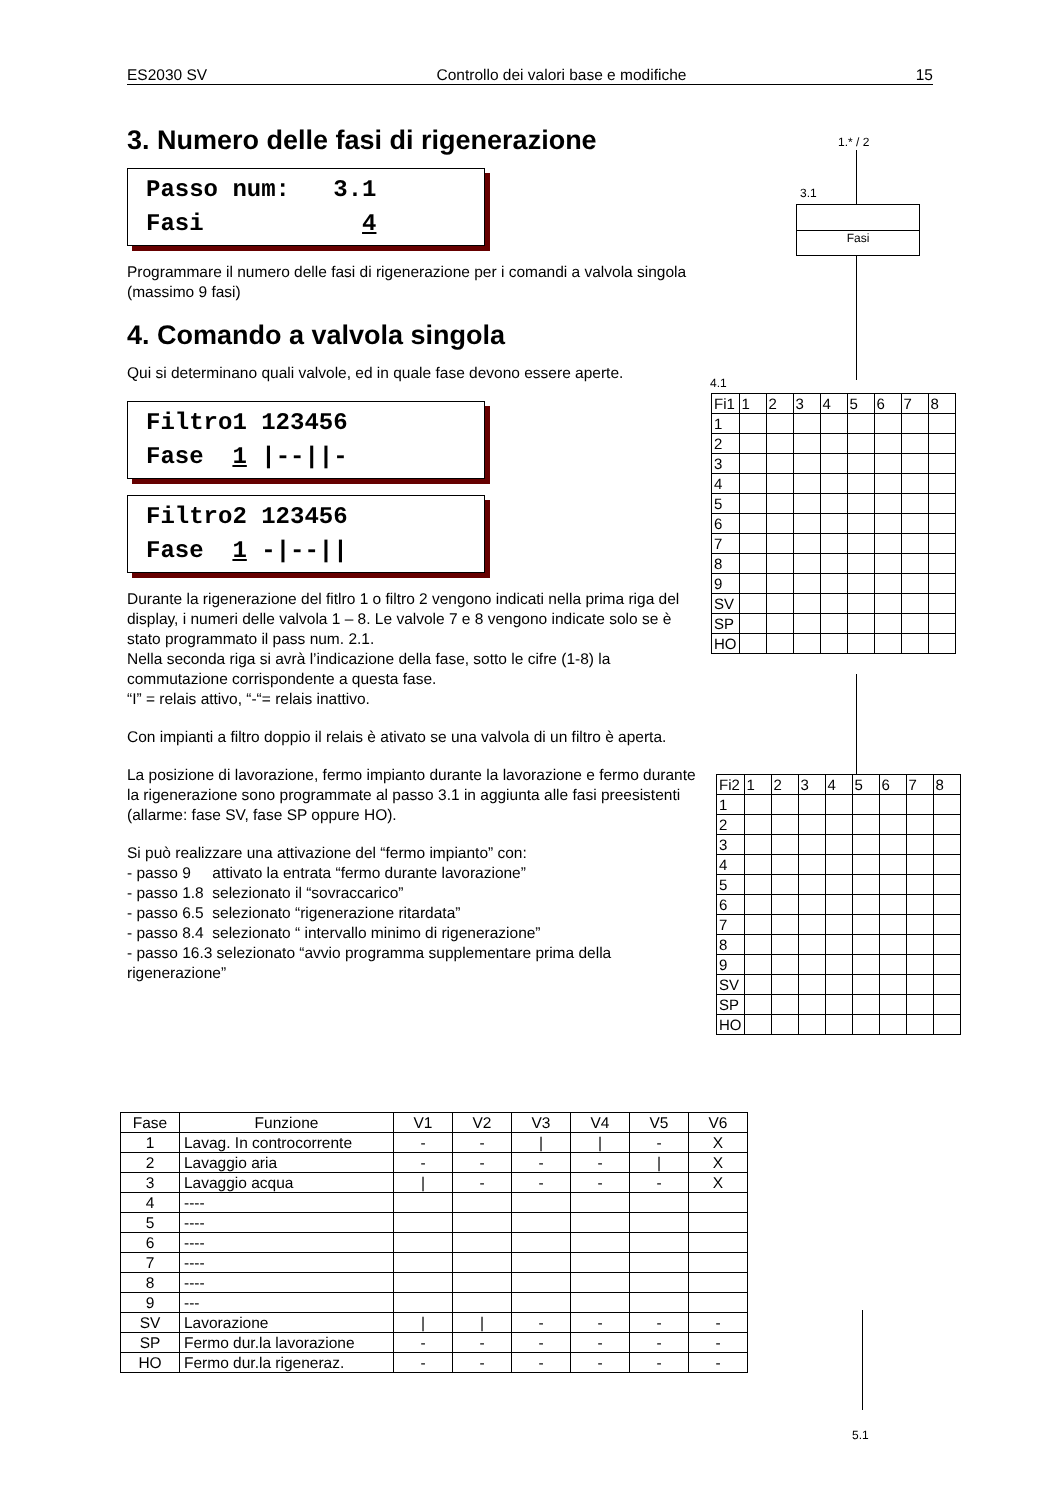ES2030 SV Controllo dei valori base e modifiche 15
3. Numero delle fasi di rigenerazione
Passo num: 3.1 Fasi 4
Programmare il numero delle fasi di rigenerazione per i comandi a valvola singola (massimo 9 fasi)
4. Comando a valvola singola
Qui si determinano quali valvole, ed in quale fase devono essere aperte.
Filtro1 123456 Fase 1 |--||-
Filtro2 123456 Fase 1 -|--||
Durante la rigenerazione del fitlro 1 o filtro 2 vengono indicati nella prima riga del display, i numeri delle valvola 1 – 8. Le valvole 7 e 8 vengono indicate solo se è stato programmato il pass num. 2.1.
Nella seconda riga si avrà l’indicazione della fase, sotto le cifre (1-8) la commutazione corrispondente a questa fase.
“I” = relais attivo, “-“= relais inattivo.
Con impianti a filtro doppio il relais è ativato se una valvola di un filtro è aperta.
La posizione di lavorazione, fermo impianto durante la lavorazione e fermo durante la rigenerazione sono programmate al passo 3.1 in aggiunta alle fasi preesistenti (allarme: fase SV, fase SP oppure HO).
Si può realizzare una attivazione del “fermo impianto” con:
- passo 9 attivato la entrata “fermo durante lavorazione”
- passo 1.8 selezionato il “sovraccarico”
- passo 6.5 selezionato “rigenerazione ritardata”
- passo 8.4 selezionato “ intervallo minimo di rigenerazione”
- passo 16.3 selezionato “avvio programma supplementare prima della rigenerazione”
1.* / 2
3.1
Fasi
4.1
| Fi1 | 1 | 2 | 3 | 4 | 5 | 6 | 7 | 8 |
| 1 | | | | | | | | |
| 2 | | | | | | | | |
| 3 | | | | | | | | |
| 4 | | | | | | | | |
| 5 | | | | | | | | |
| 6 | | | | | | | | |
| 7 | | | | | | | | |
| 8 | | | | | | | | |
| 9 | | | | | | | | |
| SV | | | | | | | | |
| SP | | | | | | | | |
| HO | | | | | | | | |
| Fi2 | 1 | 2 | 3 | 4 | 5 | 6 | 7 | 8 |
| 1 | | | | | | | | |
| 2 | | | | | | | | |
| 3 | | | | | | | | |
| 4 | | | | | | | | |
| 5 | | | | | | | | |
| 6 | | | | | | | | |
| 7 | | | | | | | | |
| 8 | | | | | | | | |
| 9 | | | | | | | | |
| SV | | | | | | | | |
| SP | | | | | | | | |
| HO | | | | | | | | |
| Fase | Funzione | V1 | V2 | V3 | V4 | V5 | V6 |
| --- | --- | --- | --- | --- | --- | --- | --- |
| 1 | Lavag. In controcorrente | - | - | / | / | - | X |
| 2 | Lavaggio aria | - | - | - | - | / | X |
| 3 | Lavaggio acqua | / | - | - | - | - | X |
| 4 | ---- | | | | | | |
| 5 | ---- | | | | | | |
| 6 | ---- | | | | | | |
| 7 | ---- | | | | | | |
| 8 | ---- | | | | | | |
| 9 | --- | | | | | | |
| SV | Lavorazione | / | / | - | - | - | - |
| SP | Fermo dur.la lavorazione | - | - | - | - | - | - |
| HO | Fermo dur.la rigeneraz. | - | - | - | - | - | - |
5.1